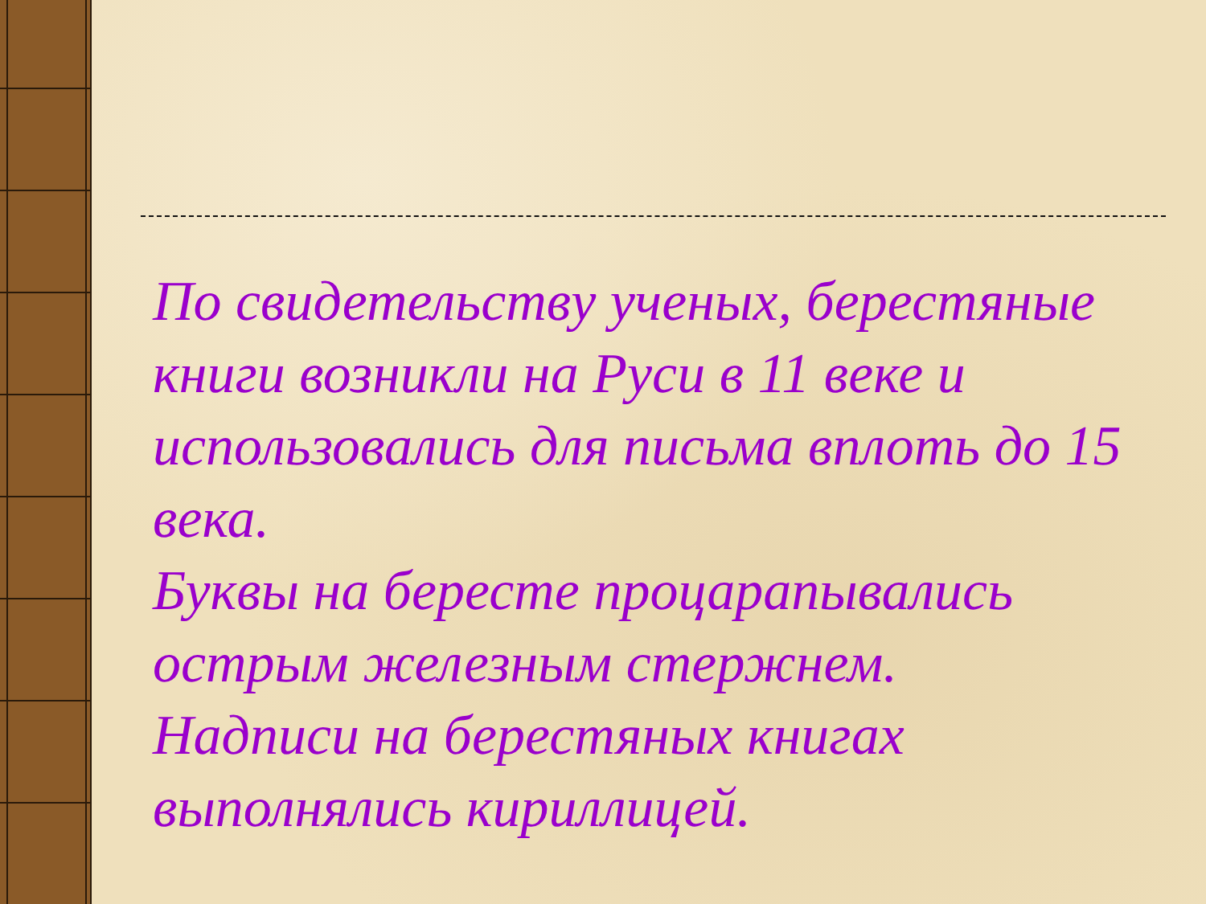По свидетельству ученых, берестяные книги возникли на Руси в 11 веке и использовались для письма вплоть до 15 века.
Буквы на бересте процарапывались острым железным стержнем.
Надписи на берестяных книгах выполнялись кириллицей.